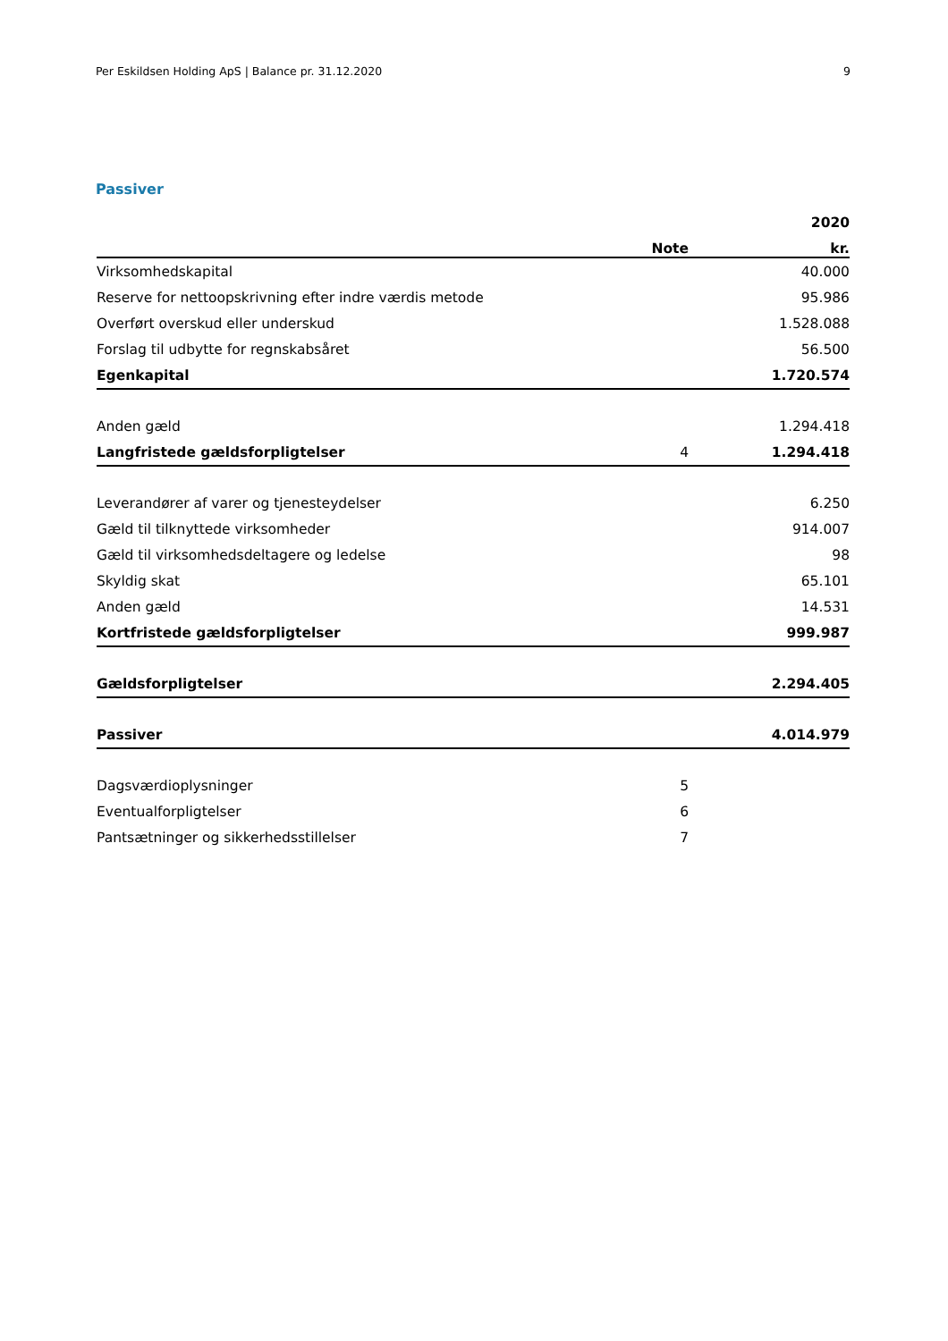Per Eskildsen Holding ApS | Balance pr. 31.12.2020 9
Passiver
| | | 2020 |
| --- | --- | --- |
| | Note | kr. |
| Virksomhedskapital | | 40.000 |
| Reserve for nettoopskrivning efter indre værdis metode | | 95.986 |
| Overført overskud eller underskud | | 1.528.088 |
| Forslag til udbytte for regnskabsåret | | 56.500 |
| Egenkapital | | 1.720.574 |
| Anden gæld | | 1.294.418 |
| Langfristede gældsforpligtelser | 4 | 1.294.418 |
| Leverandører af varer og tjenesteydelser | | 6.250 |
| Gæld til tilknyttede virksomheder | | 914.007 |
| Gæld til virksomhedsdeltagere og ledelse | | 98 |
| Skyldig skat | | 65.101 |
| Anden gæld | | 14.531 |
| Kortfristede gældsforpligtelser | | 999.987 |
| Gældsforpligtelser | | 2.294.405 |
| Passiver | | 4.014.979 |
| Dagsværdioplysninger | 5 | |
| Eventualforpligtelser | 6 | |
| Pantsætninger og sikkerhedsstillelser | 7 | |